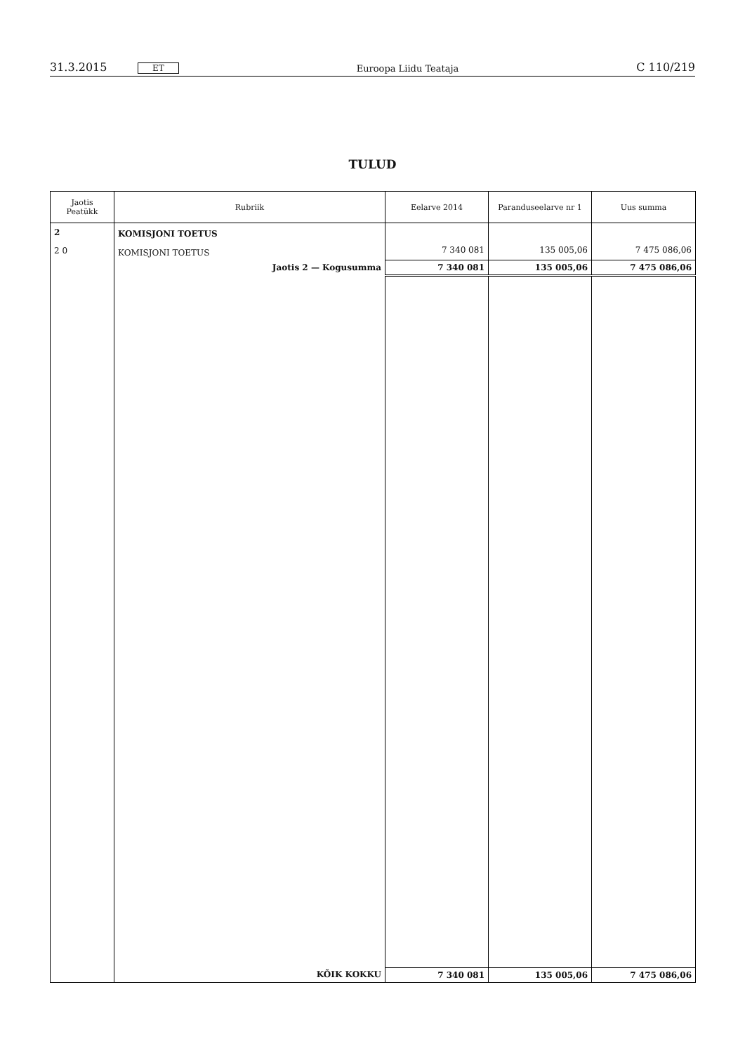31.3.2015 ET Euroopa Liidu Teataja C 110/219
TULUD
| Jaotis Peatükk | Rubriik | Eelarve 2014 | Paranduseelarve nr 1 | Uus summa |
| --- | --- | --- | --- | --- |
| 2 | KOMISJONI TOETUS | | | |
| 2 0 | KOMISJONI TOETUS | 7 340 081 | 135 005,06 | 7 475 086,06 |
| | Jaotis 2 — Kogusumma | 7 340 081 | 135 005,06 | 7 475 086,06 |
| | KÕIK KOKKU | 7 340 081 | 135 005,06 | 7 475 086,06 |